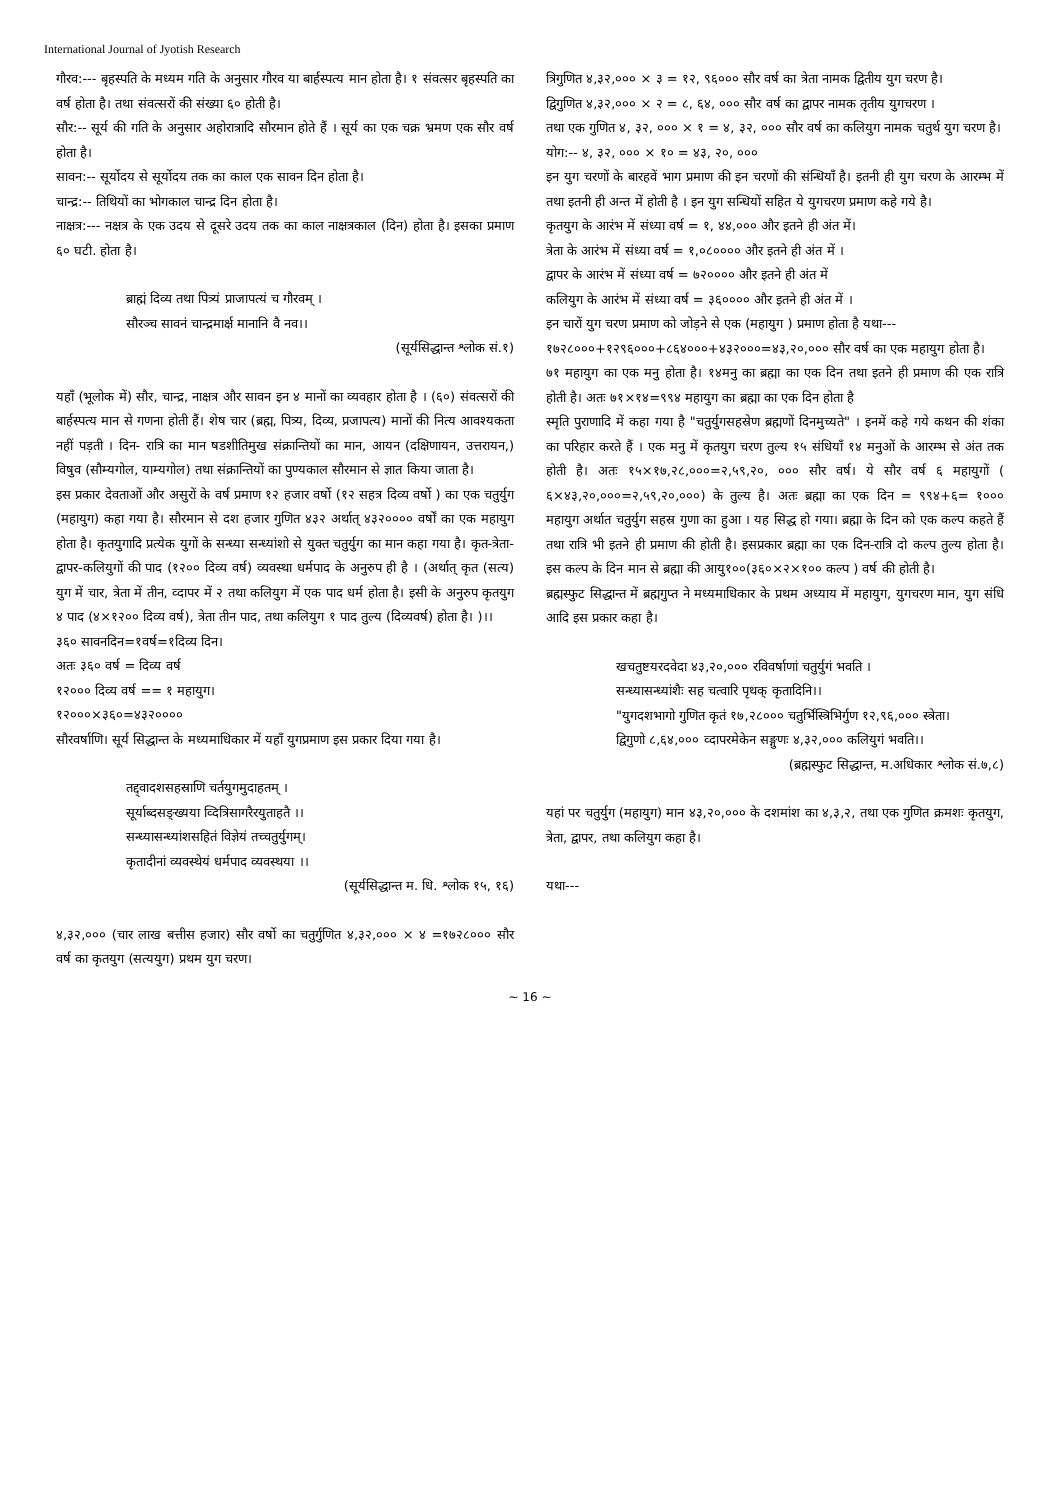International Journal of Jyotish Research
गौरव:--- बृहस्पति के मध्यम गति के अनुसार गौरव या बार्हस्पत्य मान होता है। १ संवत्सर बृहस्पति का वर्ष होता है। तथा संवत्सरों की संख्या ६० होती है।
सौर:-- सूर्य की गति के अनुसार अहोरात्रादि सौरमान होते हैं । सूर्य का एक चक्र भ्रमण एक सौर वर्ष होता है।
सावन:-- सूर्योदय से सूर्योदय तक का काल एक सावन दिन होता है।
चान्द्र:-- तिथियों का भोगकाल चान्द्र दिन होता है।
नाक्षत्र:--- नक्षत्र के एक उदय से दूसरे उदय तक का काल नाक्षत्रकाल (दिन) होता है। इसका प्रमाण ६० घटी. होता है।
ब्राह्मं दिव्य तथा पित्र्यं प्राजापत्यं च गौरवम् ।
सौरञ्च सावनं चान्द्रमार्क्ष मानानि वै नव।।
(सूर्यसिद्धान्त श्लोक सं.१)
यहाँ (भूलोक में) सौर, चान्द्र, नाक्षत्र और सावन इन ४ मानों का व्यवहार होता है । (६०) संवत्सरों की बार्हस्पत्य मान से गणना होती हैं। शेष चार (ब्रह्म, पित्र्य, दिव्य, प्रजापत्य) मानों की नित्य आवश्यकता नहीं पड़ती । दिन- रात्रि का मान षडशीतिमुख संक्रान्तियों का मान, आयन (दक्षिणायन, उत्तरायन,) विषुव (सौम्यगोल, याम्यगोल) तथा संक्रान्तियों का पुण्यकाल सौरमान से ज्ञात किया जाता है।
इस प्रकार देवताओं और असुरों के वर्ष प्रमाण १२ हजार वर्षो (१२ सहत्र दिव्य वर्षो ) का एक चतुर्युग (महायुग) कहा गया है। सौरमान से दश हजार गुणित ४३२ अर्थात् ४३२०००० वर्षों का एक महायुग होता है। कृतयुगादि प्रत्येक युगों के सन्ध्या सन्ध्यांशो से युक्त चतुर्युग का मान कहा गया है। कृत-त्रेता-द्वापर-कलियुगों की पाद (१२०० दिव्य वर्ष) व्यवस्था धर्मपाद के अनुरुप ही है । (अर्थात् कृत (सत्य) युग में चार, त्रेता में तीन, व्दापर में २ तथा कलियुग में एक पाद धर्म होता है। इसी के अनुरुप कृतयुग ४ पाद (४×१२०० दिव्य वर्ष), त्रेता तीन पाद, तथा कलियुग १ पाद तुल्य (दिव्यवर्ष) होता है। )।।
३६० सावनदिन=१वर्ष=१दिव्य दिन।
अतः ३६० वर्ष = दिव्य वर्ष
१२००० दिव्य वर्ष == १ महायुग।
१२०००×३६०=४३२००००
सौरवर्षाणि। सूर्य सिद्धान्त के मध्यमाधिकार में यहाँ युगप्रमाण इस प्रकार दिया गया है।
तद्द्वादशसहस्राणि चर्तयुगमुदाहतम् ।
सूर्याब्दसङ्ख्यया व्दित्रिसागरैरयुताहतै ।।
सन्ध्यासन्ध्यांशसहितं विज्ञेयं तच्चतुर्युगम्।
कृतादीनां व्यवस्थेयं धर्मपाद व्यवस्थया ।।
(सूर्यसिद्धान्त म. धि. श्लोक १५, १६)
४,३२,००० (चार लाख बत्तीस हजार) सौर वर्षो का चतुर्गुणित ४,३२,००० × ४ =१७२८००० सौर वर्ष का कृतयुग (सत्ययुग) प्रथम युग चरण।
त्रिगुणित ४,३२,००० × ३ = १२, ९६००० सौर वर्ष का त्रेता नामक द्वितीय युग चरण है।
द्विगुणित ४,३२,००० × २ = ८, ६४, ००० सौर वर्ष का द्वापर नामक तृतीय युगचरण ।
तथा एक गुणित ४, ३२, ००० × १ = ४, ३२, ००० सौर वर्ष का कलियुग नामक चतुर्थ युग चरण है।
योग:-- ४, ३२, ००० × १० = ४३, २०, ०००
इन युग चरणों के बारहवें भाग प्रमाण की इन चरणों की संन्धियाँ है। इतनी ही युग चरण के आरम्भ में तथा इतनी ही अन्त में होती है । इन युग सन्धियों सहित ये युगचरण प्रमाण कहे गये है।
कृतयुग के आरंभ में संध्या वर्ष = १, ४४,००० और इतने ही अंत में।
त्रेता के आरंभ में संध्या वर्ष = १,०८०००० और इतने ही अंत में ।
द्वापर के आरंभ में संध्या वर्ष = ७२०००० और इतने ही अंत में
कलियुग के आरंभ में संध्या वर्ष = ३६०००० और इतने ही अंत में ।
इन चारों युग चरण प्रमाण को जोड़ने से एक (महायुग ) प्रमाण होता है यथा---
१७२८०००+१२९६०००+८६४०००+४३२०००=४३,२०,००० सौर वर्ष का एक महायुग होता है।
७१ महायुग का एक मनु होता है। १४मनु का ब्रह्मा का एक दिन तथा इतने ही प्रमाण की एक रात्रि होती है। अतः ७१×१४=९९४ महायुग का ब्रह्मा का एक दिन होता है
स्मृति पुराणादि में कहा गया है "चतुर्युगसहस्रेण ब्रह्मणों दिनमुच्यते" । इनमें कहे गये कथन की शंका का परिहार करते हैं । एक मनु में कृतयुग चरण तुल्य १५ संधियाँ १४ मनुओं के आरम्भ से अंत तक होती है। अतः १५×१७,२८,०००=२,५९,२०, ००० सौर वर्ष। ये सौर वर्ष ६ महायुगों ( ६×४३,२०,०००=२,५९,२०,०००) के तुल्य है। अतः ब्रह्मा का एक दिन = ९९४+६= १००० महायुग अर्थात चतुर्युग सहस्र गुणा का हुआ । यह सिद्ध हो गया। ब्रह्मा के दिन को एक कल्प कहते हैं तथा रात्रि भी इतने ही प्रमाण की होती है। इसप्रकार ब्रह्मा का एक दिन-रात्रि दो कल्प तुल्य होता है। इस कल्प के दिन मान से ब्रह्मा की आयु१००(३६०×२×१०० कल्प ) वर्ष की होती है।
ब्रह्मस्फुट सिद्धान्त में ब्रह्मगुप्त ने मध्यमाधिकार के प्रथम अध्याय में महायुग, युगचरण मान, युग संधि आदि इस प्रकार कहा है।
खचतुष्टयरदवेदा ४३,२०,००० रविवर्षाणां चतुर्युगं भवति ।
सन्ध्यासन्ध्यांशैः सह चत्वारि पृथक् कृतादिनि।।
"युगदशभागो गुणित कृतं १७,२८००० चतुर्भिस्त्रिभिर्गुण १२,९६,००० स्त्रेता।
द्विगुणो ८,६४,००० व्दापरमेकेन सङ्गुणः ४,३२,००० कलियुगं भवति।।
(ब्रह्मस्फुट सिद्धान्त, म.अधिकार श्लोक सं.७,८)
यहां पर चतुर्युग (महायुग) मान ४३,२०,००० के दशमांश का ४,३,२, तथा एक गुणित क्रमशः कृतयुग, त्रेता, द्वापर, तथा कलियुग कहा है।
यथा---
~ 16 ~